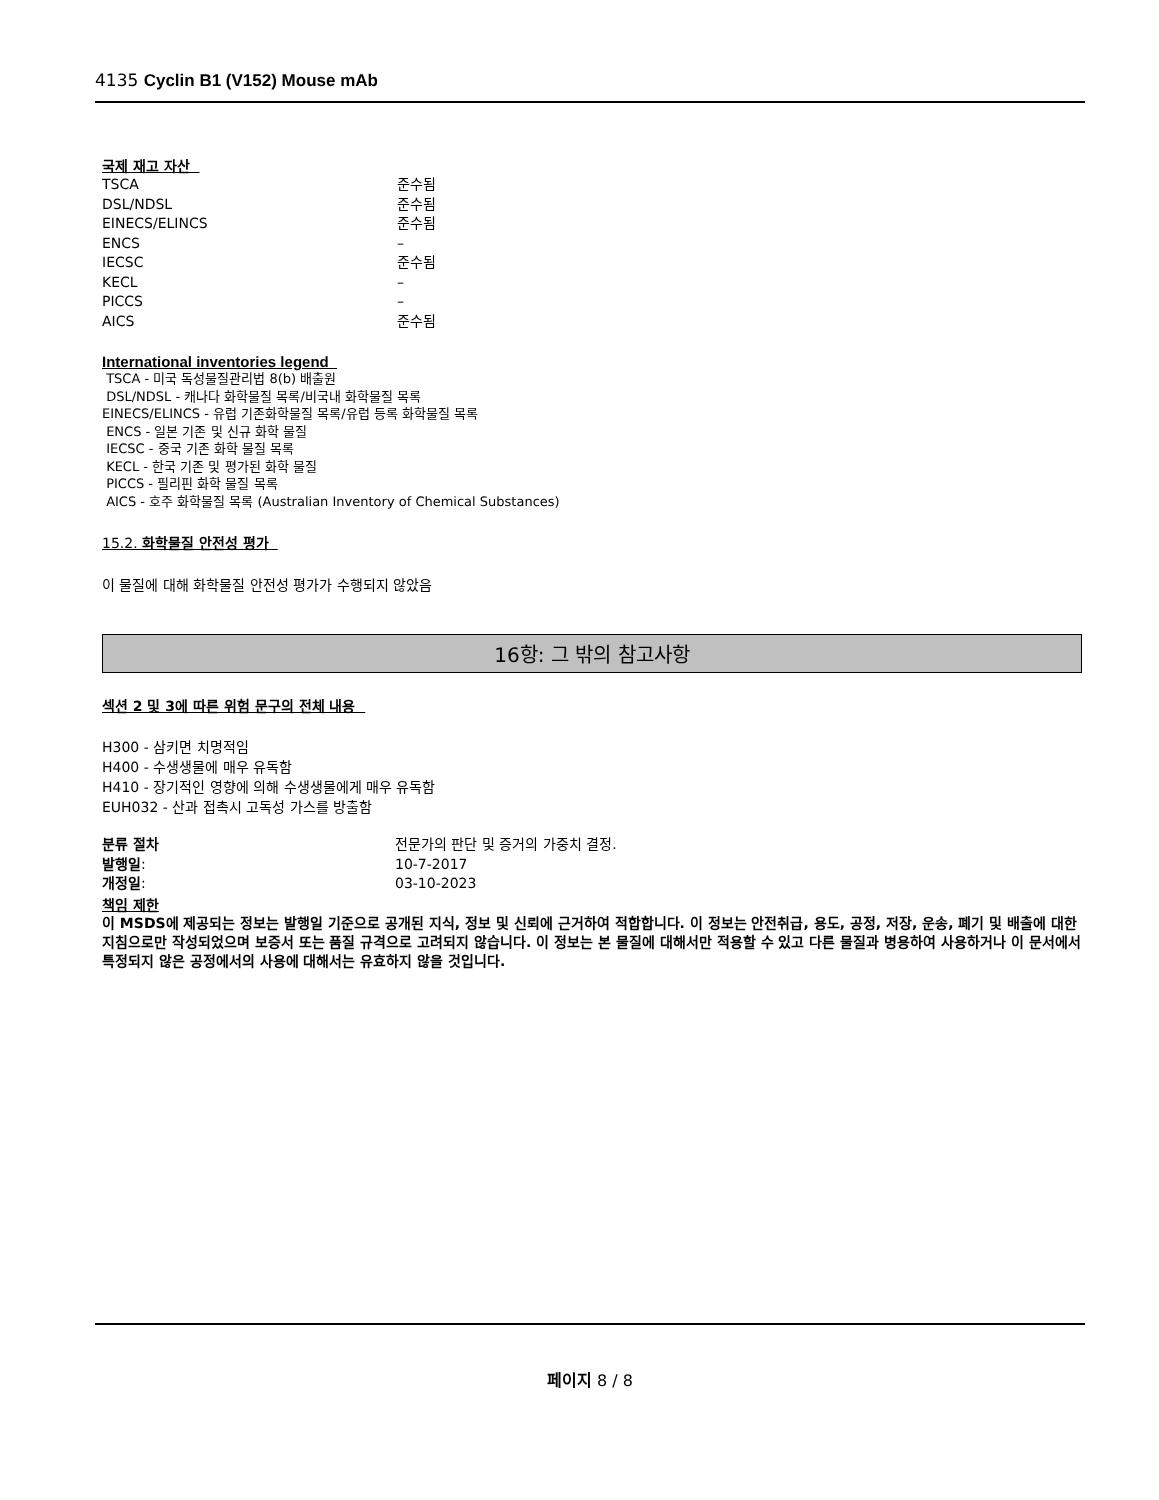4135 Cyclin B1 (V152) Mouse mAb
국제 재고 자산
| TSCA | 준수됨 |
| DSL/NDSL | 준수됨 |
| EINECS/ELINCS | 준수됨 |
| ENCS | – |
| IECSC | 준수됨 |
| KECL | – |
| PICCS | – |
| AICS | 준수됨 |
International inventories legend
TSCA - 미국 독성물질관리법 8(b) 배출원
DSL/NDSL - 캐나다 화학물질 목록/비국내 화학물질 목록
EINECS/ELINCS - 유럽 기존화학물질 목록/유럽 등록 화학물질 목록
ENCS - 일본 기존 및 신규 화학 물질
IECSC - 중국 기존 화학 물질 목록
KECL - 한국 기존 및 평가된 화학 물질
PICCS - 필리핀 화학 물질 목록
AICS - 호주 화학물질 목록 (Australian Inventory of Chemical Substances)
15.2. 화학물질 안전성 평가
이 물질에 대해 화학물질 안전성 평가가 수행되지 않았음
16항: 그 밖의 참고사항
섹션 2 및 3에 따른 위험 문구의 전체 내용
H300 - 삼키면 치명적임
H400 - 수생생물에 매우 유독함
H410 - 장기적인 영향에 의해 수생생물에게 매우 유독함
EUH032 - 산과 접촉시 고독성 가스를 방출함
| 분류 절차 | 전문가의 판단 및 증거의 가중치 결정. |
| 발행일 : | 10-7-2017 |
| 개정일 : | 03-10-2023 |
책임 제한
이 MSDS에 제공되는 정보는 발행일 기준으로 공개된 지식, 정보 및 신뢰에 근거하여 적합합니다. 이 정보는 안전취급, 용도, 공정, 저장, 운송, 폐기 및 배출에 대한 지침으로만 작성되었으며 보증서 또는 품질 규격으로 고려되지 않습니다. 이 정보는 본 물질에 대해서만 적용할 수 있고 다른 물질과 병용하여 사용하거나 이 문서에서 특정되지 않은 공정에서의 사용에 대해서는 유효하지 않을 것입니다.
페이지 8 / 8